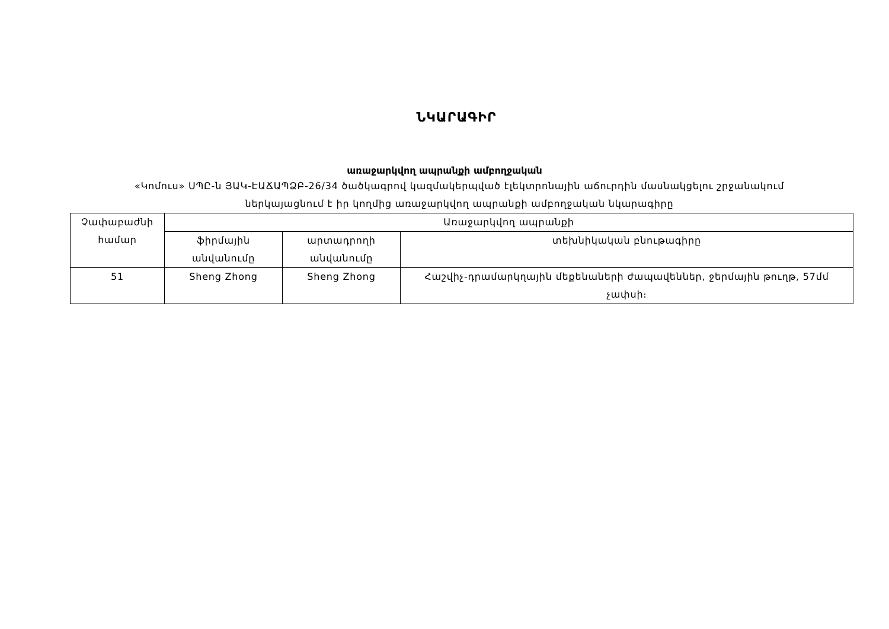ՆԿԱՐԱԳԻՐ
առաջարկվող ապրանքի ամբողջական
«Կոմուս» ՍՊԸ-ն ՅԱԿ-ԷԱՃԱՊՁԲ-26/34 ծածկագրով կազմակերպված էլեկտրոնային աճուրդին մասնակցելու շրջանակում ներկայացնում է իր կողմից առաջարկվող ապրանքի ամբողջական նկարագիրը
| Չափաբաժնի համար | Առաջարկվող ապրանքի | | |
| --- | --- | --- | --- |
| | ֆիրմային անվանումը | արտադրողի անվանումը | տեխնիկական բնութագիրը |
| 51 | Sheng Zhong | Sheng Zhong | Հաշվիչ-դրամարկղային մեքենաների ժապավեններ, ջերմային թուղթ, 57մմ չափսի։ |